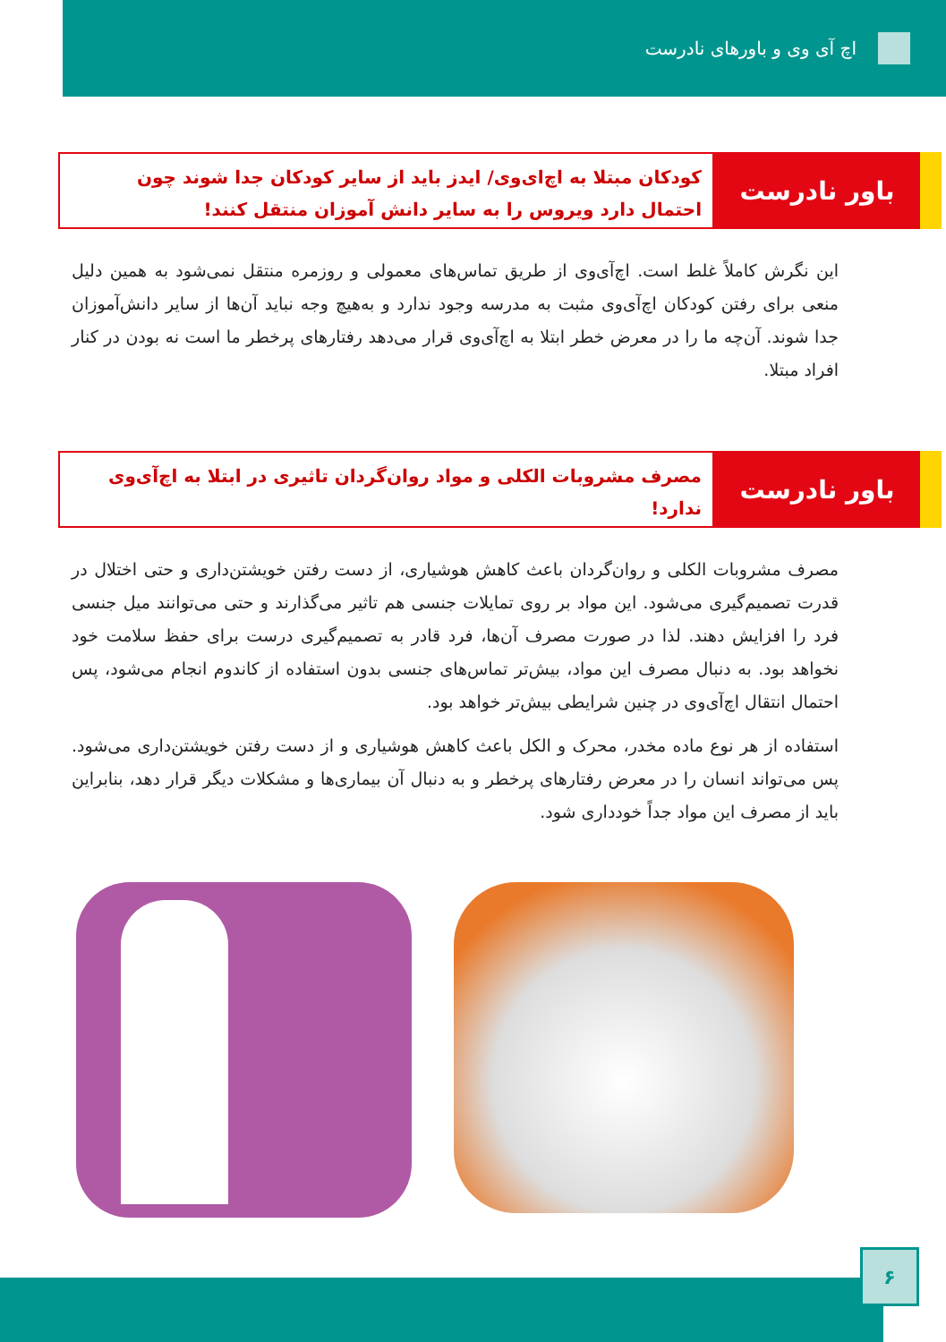اچ آی وی و باورهای نادرست
باور نادرست
کودکان مبتلا به اچ‌ای‌وی/ ایدز باید از سایر کودکان جدا شوند چون احتمال دارد ویروس را به سایر دانش آموزان منتقل کنند!
این نگرش کاملاً غلط است. اچ‌آی‌وی از طریق تماس‌های معمولی و روزمره منتقل نمی‌شود به همین دلیل منعی برای رفتن کودکان اچ‌آی‌وی مثبت به مدرسه وجود ندارد و به‌هیچ وجه نباید آن‌ها از سایر دانش‌آموزان جدا شوند. آن‌چه ما را در معرض خطر ابتلا به اچ‌آی‌وی قرار می‌دهد رفتارهای پرخطر ما است نه بودن در کنار افراد مبتلا.
باور نادرست
مصرف مشروبات الکلی و مواد روان‌گردان تاثیری در ابتلا به اچ‌آی‌وی ندارد!
مصرف مشروبات الکلی و روان‌گردان باعث کاهش هوشیاری، از دست رفتن خویشتن‌داری و حتی اختلال در قدرت تصمیم‌گیری می‌شود. این مواد بر روی تمایلات جنسی هم تاثیر می‌گذارند و حتی می‌توانند میل جنسی فرد را افزایش دهند. لذا در صورت مصرف آن‌ها، فرد قادر به تصمیم‌گیری درست برای حفظ سلامت خود نخواهد بود. به دنبال مصرف این مواد، بیش‌تر تماس‌های جنسی بدون استفاده از کاندوم انجام می‌شود، پس احتمال انتقال اچ‌آی‌وی در چنین شرایطی بیش‌تر خواهد بود.
استفاده از هر نوع ماده مخدر، محرک و الکل باعث کاهش هوشیاری و از دست رفتن خویشتن‌داری می‌شود. پس می‌تواند انسان را در معرض رفتارهای پرخطر و به دنبال آن بیماری‌ها و مشکلات دیگر قرار دهد، بنابراین باید از مصرف این مواد جداً خودداری شود.
۶